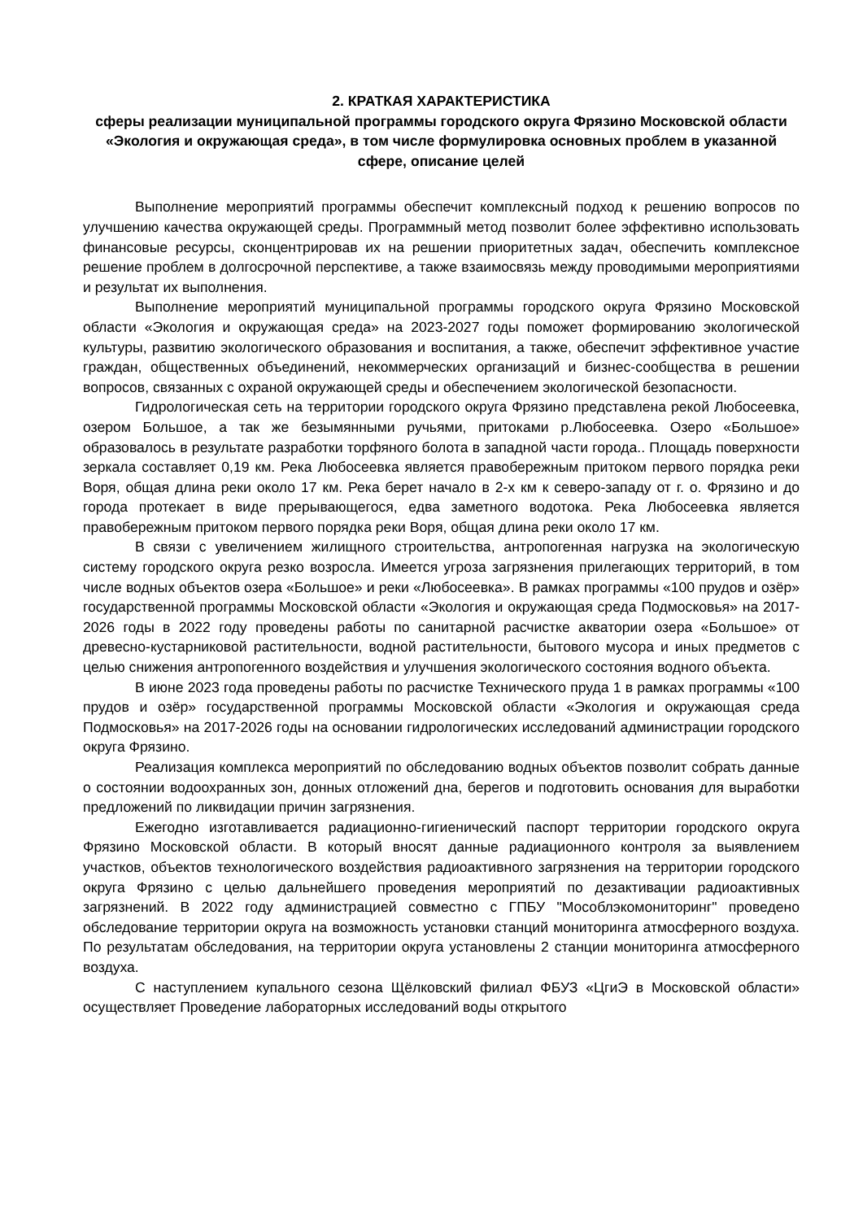2. КРАТКАЯ ХАРАКТЕРИСТИКА
сферы реализации муниципальной программы городского округа Фрязино Московской области «Экология и окружающая среда», в том числе формулировка основных проблем в указанной сфере, описание целей
Выполнение мероприятий программы обеспечит комплексный подход к решению вопросов по улучшению качества окружающей среды. Программный метод позволит более эффективно использовать финансовые ресурсы, сконцентрировав их на решении приоритетных задач, обеспечить комплексное решение проблем в долгосрочной перспективе, а также взаимосвязь между проводимыми мероприятиями и результат их выполнения.
Выполнение мероприятий муниципальной программы городского округа Фрязино Московской области «Экология и окружающая среда» на 2023-2027 годы поможет формированию экологической культуры, развитию экологического образования и воспитания, а также, обеспечит эффективное участие граждан, общественных объединений, некоммерческих организаций и бизнес-сообщества в решении вопросов, связанных с охраной окружающей среды и обеспечением экологической безопасности.
Гидрологическая сеть на территории городского округа Фрязино представлена рекой Любосеевка, озером Большое, а так же безымянными ручьями, притоками р.Любосеевка. Озеро «Большое» образовалось в результате разработки торфяного болота в западной части города.. Площадь поверхности зеркала составляет 0,19 км. Река Любосеевка является правобережным притоком первого порядка реки Воря, общая длина реки около 17 км. Река берет начало в 2-х км к северо-западу от г. о. Фрязино и до города протекает в виде прерывающегося, едва заметного водотока. Река Любосеевка является правобережным притоком первого порядка реки Воря, общая длина реки около 17 км.
В связи с увеличением жилищного строительства, антропогенная нагрузка на экологическую систему городского округа резко возросла. Имеется угроза загрязнения прилегающих территорий, в том числе водных объектов озера «Большое» и реки «Любосеевка». В рамках программы «100 прудов и озёр» государственной программы Московской области «Экология и окружающая среда Подмосковья» на 2017-2026 годы в 2022 году проведены работы по санитарной расчистке акватории озера «Большое» от древесно-кустарниковой растительности, водной растительности, бытового мусора и иных предметов с целью снижения антропогенного воздействия и улучшения экологического состояния водного объекта.
В июне 2023 года проведены работы по расчистке Технического пруда 1 в рамках программы «100 прудов и озёр» государственной программы Московской области «Экология и окружающая среда Подмосковья» на 2017-2026 годы на основании гидрологических исследований администрации городского округа Фрязино.
Реализация комплекса мероприятий по обследованию водных объектов позволит собрать данные о состоянии водоохранных зон, донных отложений дна, берегов и подготовить основания для выработки предложений по ликвидации причин загрязнения.
Ежегодно изготавливается радиационно-гигиенический паспорт территории городского округа Фрязино Московской области. В который вносят данные радиационного контроля за выявлением участков, объектов технологического воздействия радиоактивного загрязнения на территории городского округа Фрязино с целью дальнейшего проведения мероприятий по дезактивации радиоактивных загрязнений. В 2022 году администрацией совместно с ГПБУ "Мособлэкомониторинг" проведено обследование территории округа на возможность установки станций мониторинга атмосферного воздуха. По результатам обследования, на территории округа установлены 2 станции мониторинга атмосферного воздуха.
С наступлением купального сезона Щёлковский филиал ФБУЗ «ЦгиЭ в Московской области» осуществляет Проведение лабораторных исследований воды открытого